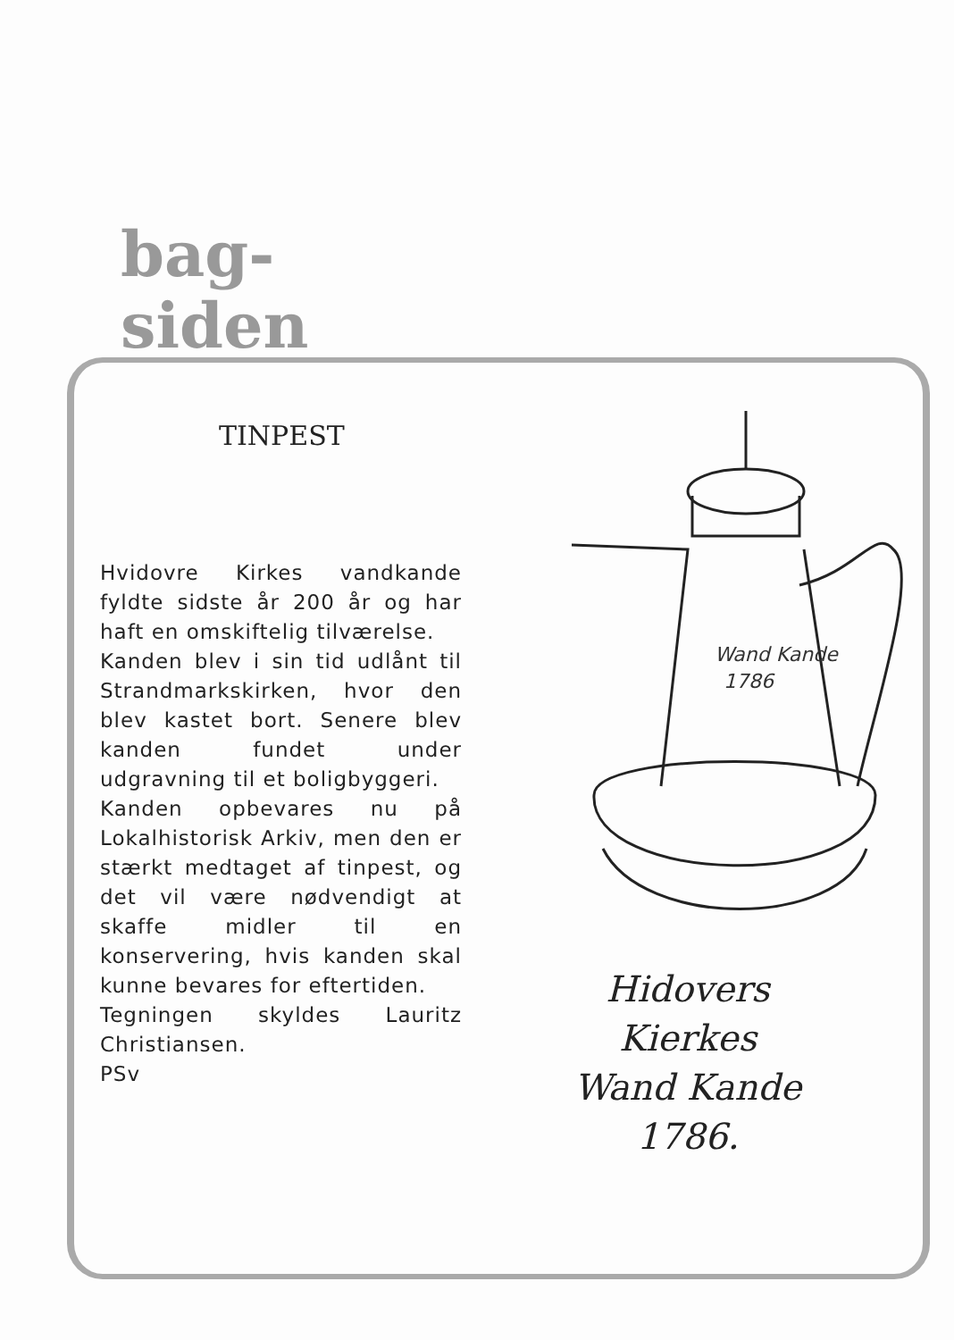bag-
siden
TINPEST
Hvidovre Kirkes vandkande fyldte sidste år 200 år og har haft en omskiftelig tilværelse.
Kanden blev i sin tid udlånt til Strandmarkskirken, hvor den blev kastet bort. Senere blev kanden fundet under udgravning til et boligbyggeri.
Kanden opbevares nu på Lokalhistorisk Arkiv, men den er stærkt medtaget af tinpest, og det vil være nødvendigt at skaffe midler til en konservering, hvis kanden skal kunne bevares for eftertiden.
Tegningen skyldes Lauritz Christiansen.
PSv
Wand Kande
1786
Hidovers
Kierkes
Wand Kande
1786.